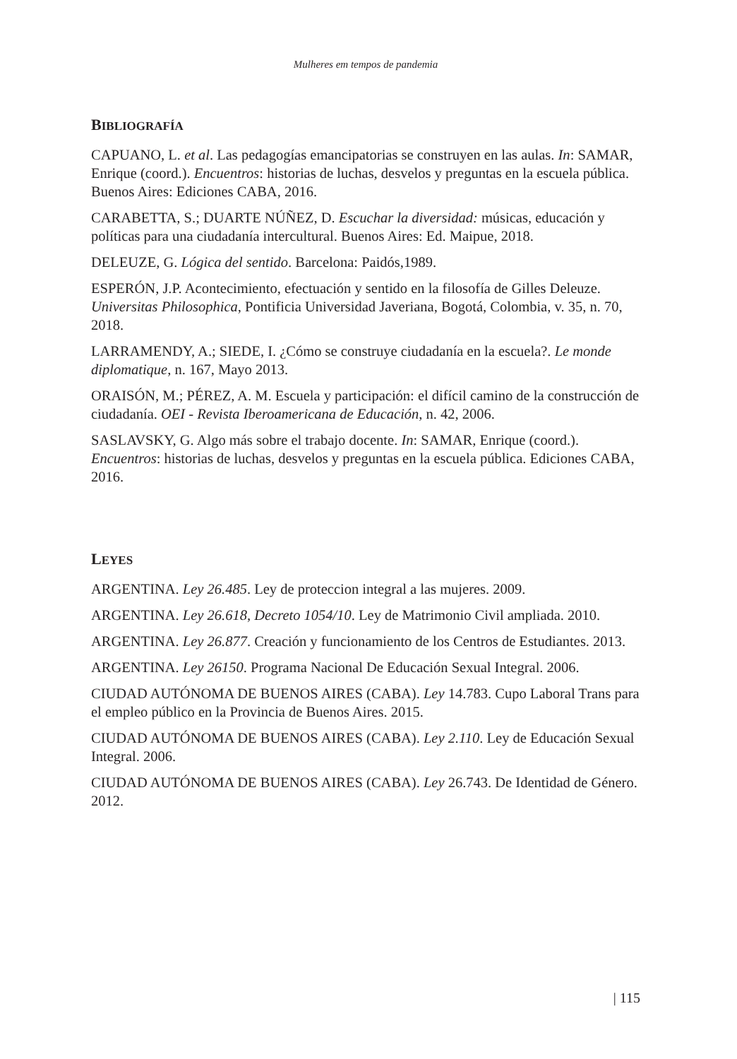Mulheres em tempos de pandemia
BIBLIOGRAFÍA
CAPUANO, L. et al. Las pedagogías emancipatorias se construyen en las aulas. In: SAMAR, Enrique (coord.). Encuentros: historias de luchas, desvelos y preguntas en la escuela pública. Buenos Aires: Ediciones CABA, 2016.
CARABETTA, S.; DUARTE NÚÑEZ, D. Escuchar la diversidad: músicas, educación y políticas para una ciudadanía intercultural. Buenos Aires: Ed. Maipue, 2018.
DELEUZE, G. Lógica del sentido. Barcelona: Paidós,1989.
ESPERÓN, J.P. Acontecimiento, efectuación y sentido en la filosofía de Gilles Deleuze. Universitas Philosophica, Pontificia Universidad Javeriana, Bogotá, Colombia, v. 35, n. 70, 2018.
LARRAMENDY, A.; SIEDE, I. ¿Cómo se construye ciudadanía en la escuela?. Le monde diplomatique, n. 167, Mayo 2013.
ORAISÓN, M.; PÉREZ, A. M. Escuela y participación: el difícil camino de la construcción de ciudadanía. OEI - Revista Iberoamericana de Educación, n. 42, 2006.
SASLAVSKY, G. Algo más sobre el trabajo docente. In: SAMAR, Enrique (coord.). Encuentros: historias de luchas, desvelos y preguntas en la escuela pública. Ediciones CABA, 2016.
LEYES
ARGENTINA. Ley 26.485. Ley de proteccion integral a las mujeres. 2009.
ARGENTINA. Ley 26.618, Decreto 1054/10. Ley de Matrimonio Civil ampliada. 2010.
ARGENTINA. Ley 26.877. Creación y funcionamiento de los Centros de Estudiantes. 2013.
ARGENTINA. Ley 26150. Programa Nacional De Educación Sexual Integral. 2006.
CIUDAD AUTÓNOMA DE BUENOS AIRES (CABA). Ley 14.783. Cupo Laboral Trans para el empleo público en la Provincia de Buenos Aires. 2015.
CIUDAD AUTÓNOMA DE BUENOS AIRES (CABA). Ley 2.110. Ley de Educación Sexual Integral. 2006.
CIUDAD AUTÓNOMA DE BUENOS AIRES (CABA). Ley 26.743. De Identidad de Género. 2012.
| 115